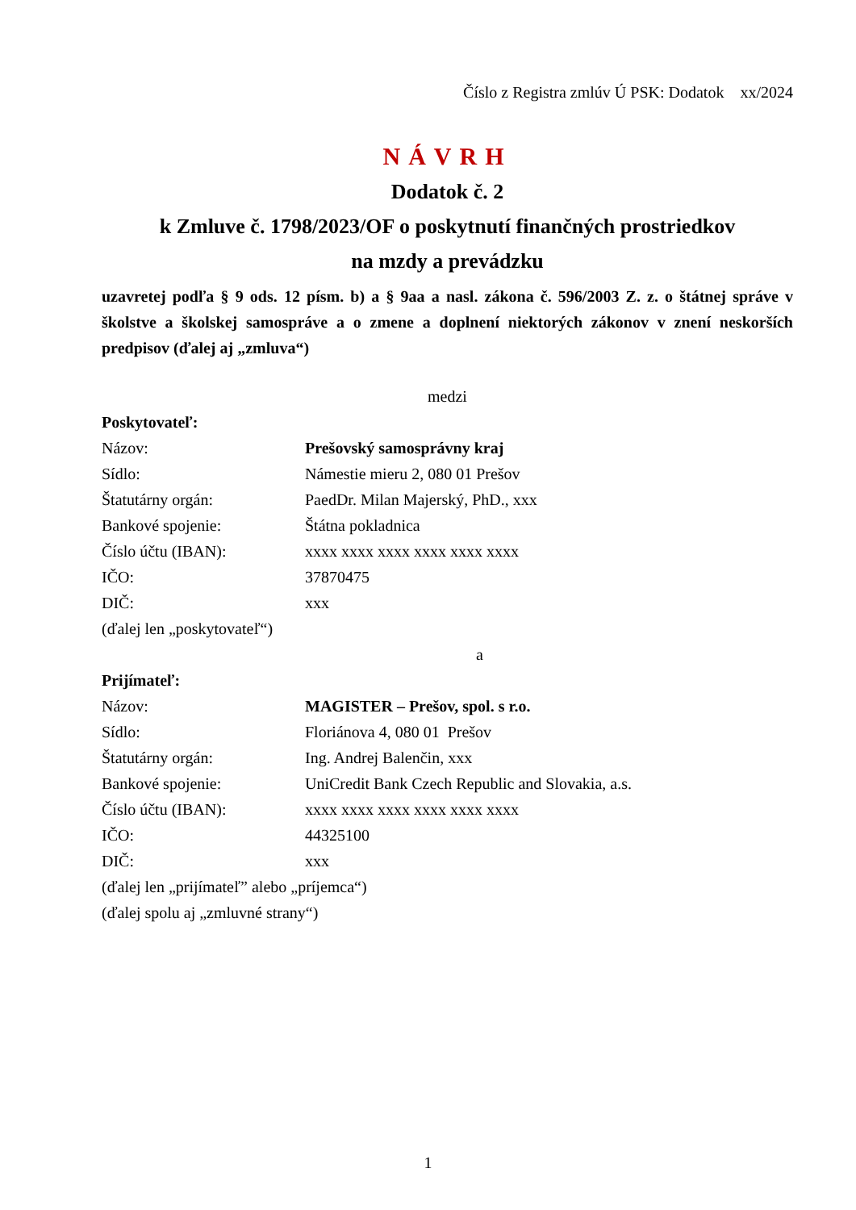Číslo z Registra zmlúv Ú PSK: Dodatok xx/2024
NÁVRH
Dodatok č. 2
k Zmluve č. 1798/2023/OF o poskytnutí finančných prostriedkov
na mzdy a prevádzku
uzavretej podľa § 9 ods. 12 písm. b) a § 9aa a nasl. zákona č. 596/2003 Z. z. o štátnej správe v školstve a školskej samospráve a o zmene a doplnení niektorých zákonov v znení neskorších predpisov (ďalej aj „zmluva“)
medzi
Poskytovateľ:
Názov: Prešovský samosprávny kraj
Sídlo: Námestie mieru 2, 080 01 Prešov
Štatutárny orgán: PaedDr. Milan Majerský, PhD., xxx
Bankové spojenie: Štátna pokladnica
Číslo účtu (IBAN): xxxx xxxx xxxx xxxx xxxx xxxx
IČO: 37870475
DIČ: xxx
(ďalej len „poskytovateľ“)
a
Prijímateľ:
Názov: MAGISTER – Prešov, spol. s r.o.
Sídlo: Floriánova 4, 080 01 Prešov
Štatutárny orgán: Ing. Andrej Balenčin, xxx
Bankové spojenie: UniCredit Bank Czech Republic and Slovakia, a.s.
Číslo účtu (IBAN): xxxx xxxx xxxx xxxx xxxx xxxx
IČO: 44325100
DIČ: xxx
(ďalej len „prijímateľ” alebo „príjemca“)
(ďalej spolu aj „zmluvné strany“)
1